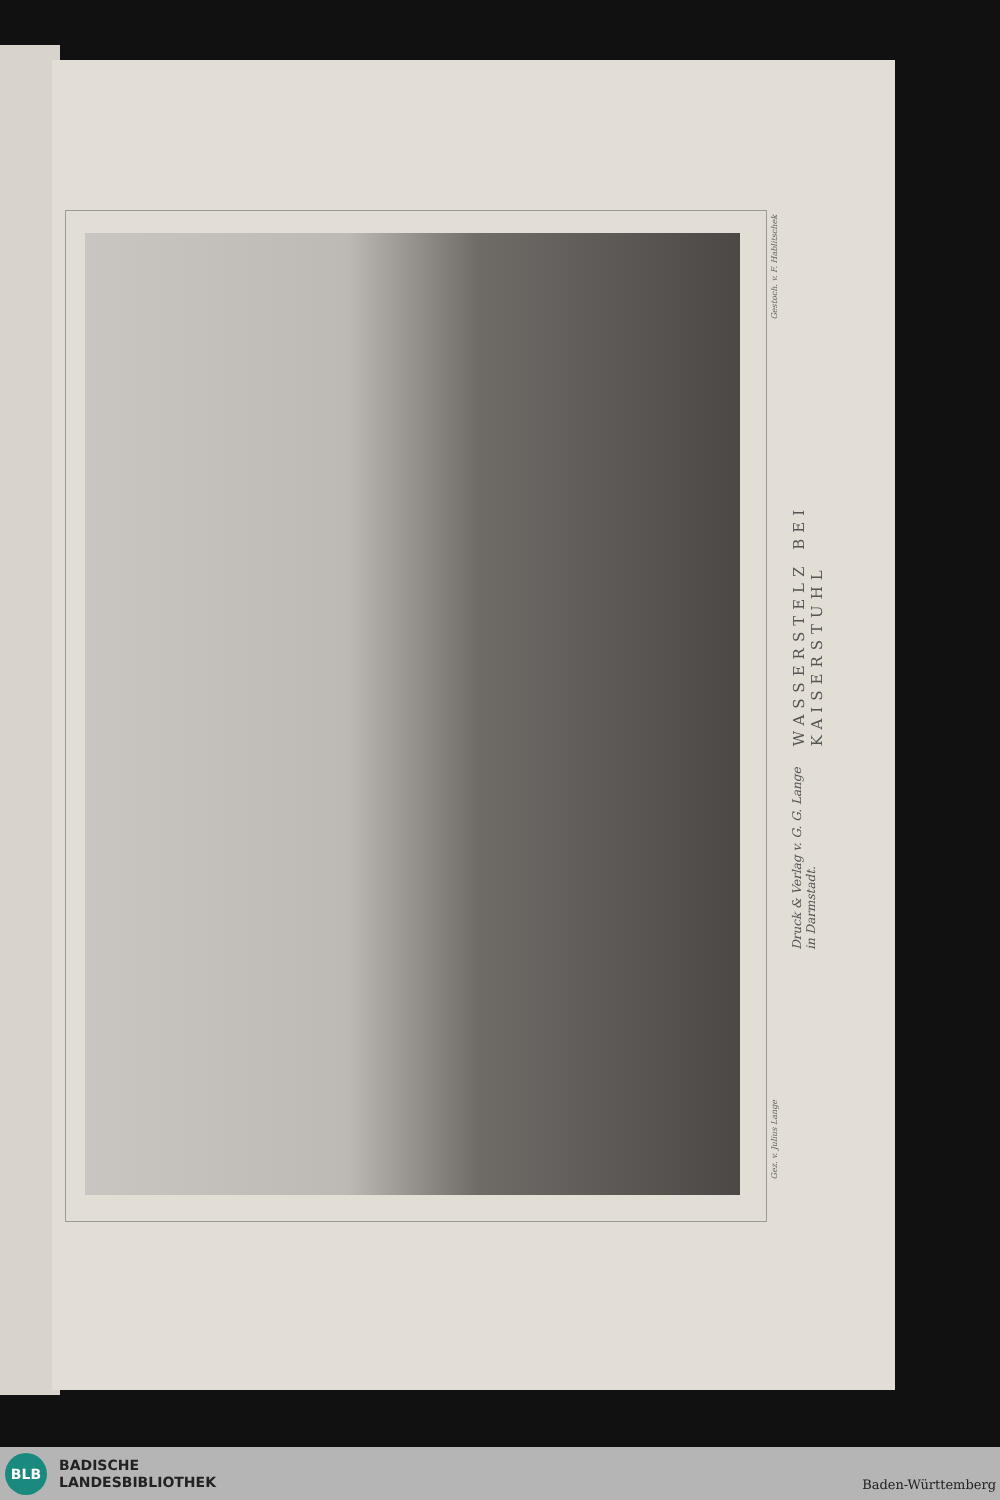Gestoch. v. F. Hablitschek
WASSERSTELZ BEI KAISERSTUHL
Druck & Verlag v. G. G. Lange in Darmstadt.
Gez. v. Julius Lange
BLB
BADISCHE
LANDESBIBLIOTHEK
Baden-Württemberg